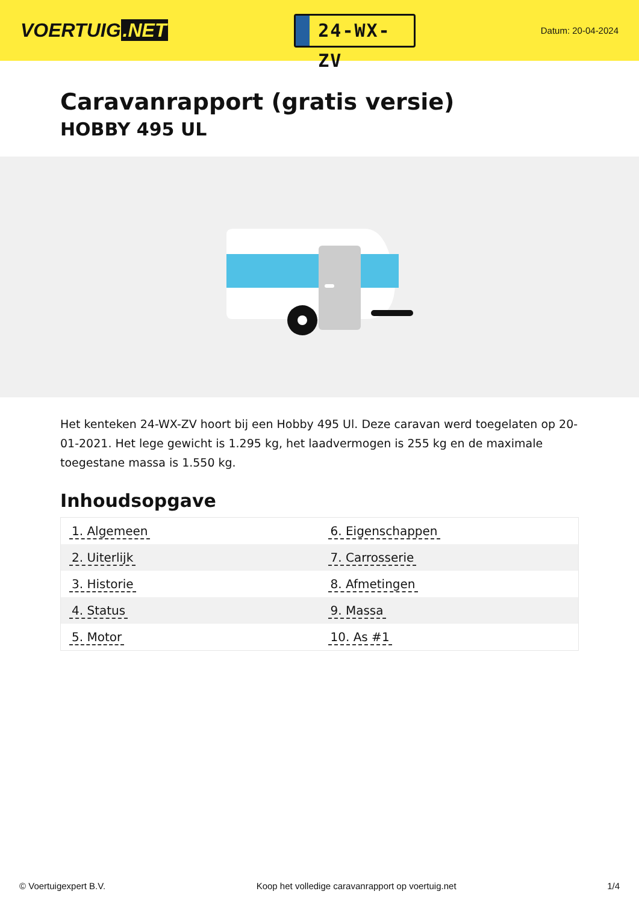VOERTUIG.NET
24-WX-ZV
Datum: 20-04-2024
Caravanrapport (gratis versie)
HOBBY 495 UL
Het kenteken 24-WX-ZV hoort bij een Hobby 495 Ul. Deze caravan werd toegelaten op 20-01-2021. Het lege gewicht is 1.295 kg, het laadvermogen is 255 kg en de maximale toegestane massa is 1.550 kg.
Inhoudsopgave
| 1. Algemeen | 6. Eigenschappen |
| 2. Uiterlijk | 7. Carrosserie |
| 3. Historie | 8. Afmetingen |
| 4. Status | 9. Massa |
| 5. Motor | 10. As #1 |
© Voertuigexpert B.V. Koop het volledige caravanrapport op voertuig.net 1/4